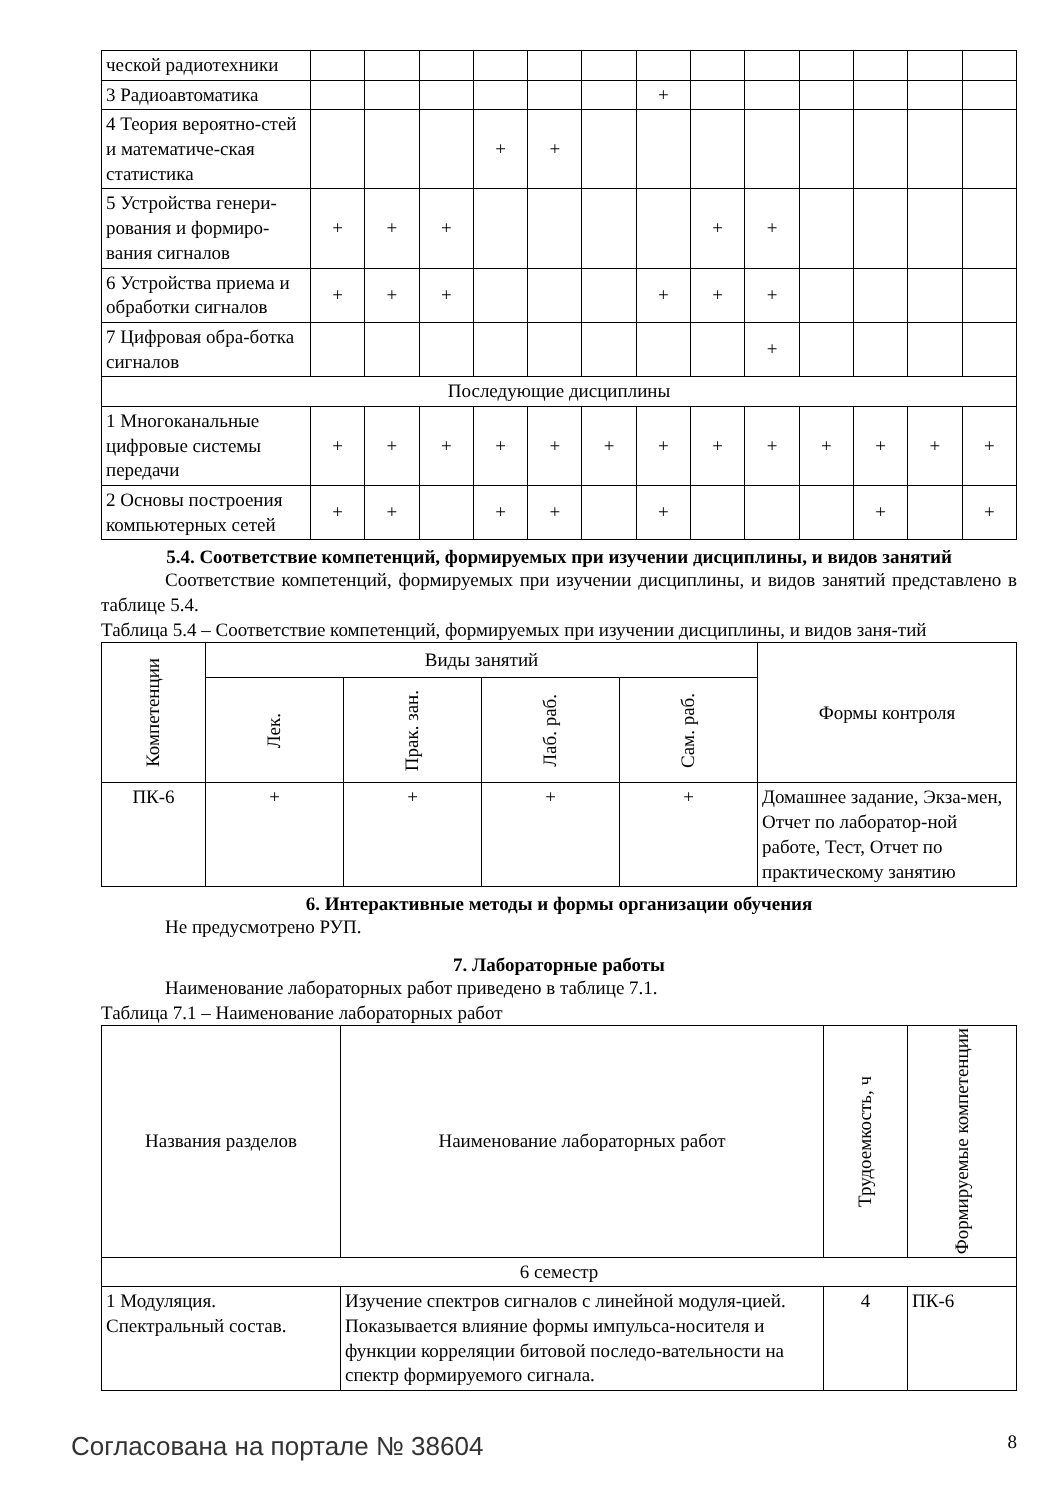| ческой радиотехники | | | | | | | | | | | | | |
| 3 Радиоавтоматика | | | | | | | + | | | | | | |
| 4 Теория вероятно-стей и математиче-ская статистика | | | | + | + | | | | | | | | |
| 5 Устройства генери-рования и формиро-вания сигналов | + | + | + | | | | | + | + | | | | |
| 6 Устройства приема и обработки сигналов | + | + | + | | | | + | + | + | | | | |
| 7 Цифровая обра-ботка сигналов | | | | | | | | | + | | | | |
| Последующие дисциплины | | | | | | | | | | | | | |
| 1 Многоканальные цифровые системы передачи | + | + | + | + | + | + | + | + | + | + | + | + | + |
| 2 Основы построения компьютерных сетей | + | + | | + | + | | + | | | | + | | + |
5.4. Соответствие компетенций, формируемых при изучении дисциплины, и видов занятий
Соответствие компетенций, формируемых при изучении дисциплины, и видов занятий представлено в таблице 5.4.
Таблица 5.4 – Соответствие компетенций, формируемых при изучении дисциплины, и видов заня-тий
| Компетенции | Виды занятий | | | | Формы контроля |
| --- | --- | --- | --- | --- | --- |
| | Лек. | Прак. зан. | Лаб. раб. | Сам. раб. | |
| ПК-6 | + | + | + | + | Домашнее задание, Экза-мен, Отчет по лаборатор-ной работе, Тест, Отчет по практическому занятию |
6. Интерактивные методы и формы организации обучения
Не предусмотрено РУП.
7. Лабораторные работы
Наименование лабораторных работ приведено в таблице 7.1.
Таблица 7.1 – Наименование лабораторных работ
| Названия разделов | Наименование лабораторных работ | Трудоемкость, ч | Формируемые компетенции |
| --- | --- | --- | --- |
| 6 семестр | | | |
| 1 Модуляция. Спектральный состав. | Изучение спектров сигналов с линейной модуля-цией. Показывается влияние формы импульса-носителя и функции корреляции битовой последо-вательности на спектр формируемого сигнала. | 4 | ПК-6 |
Согласована на портале № 38604 8